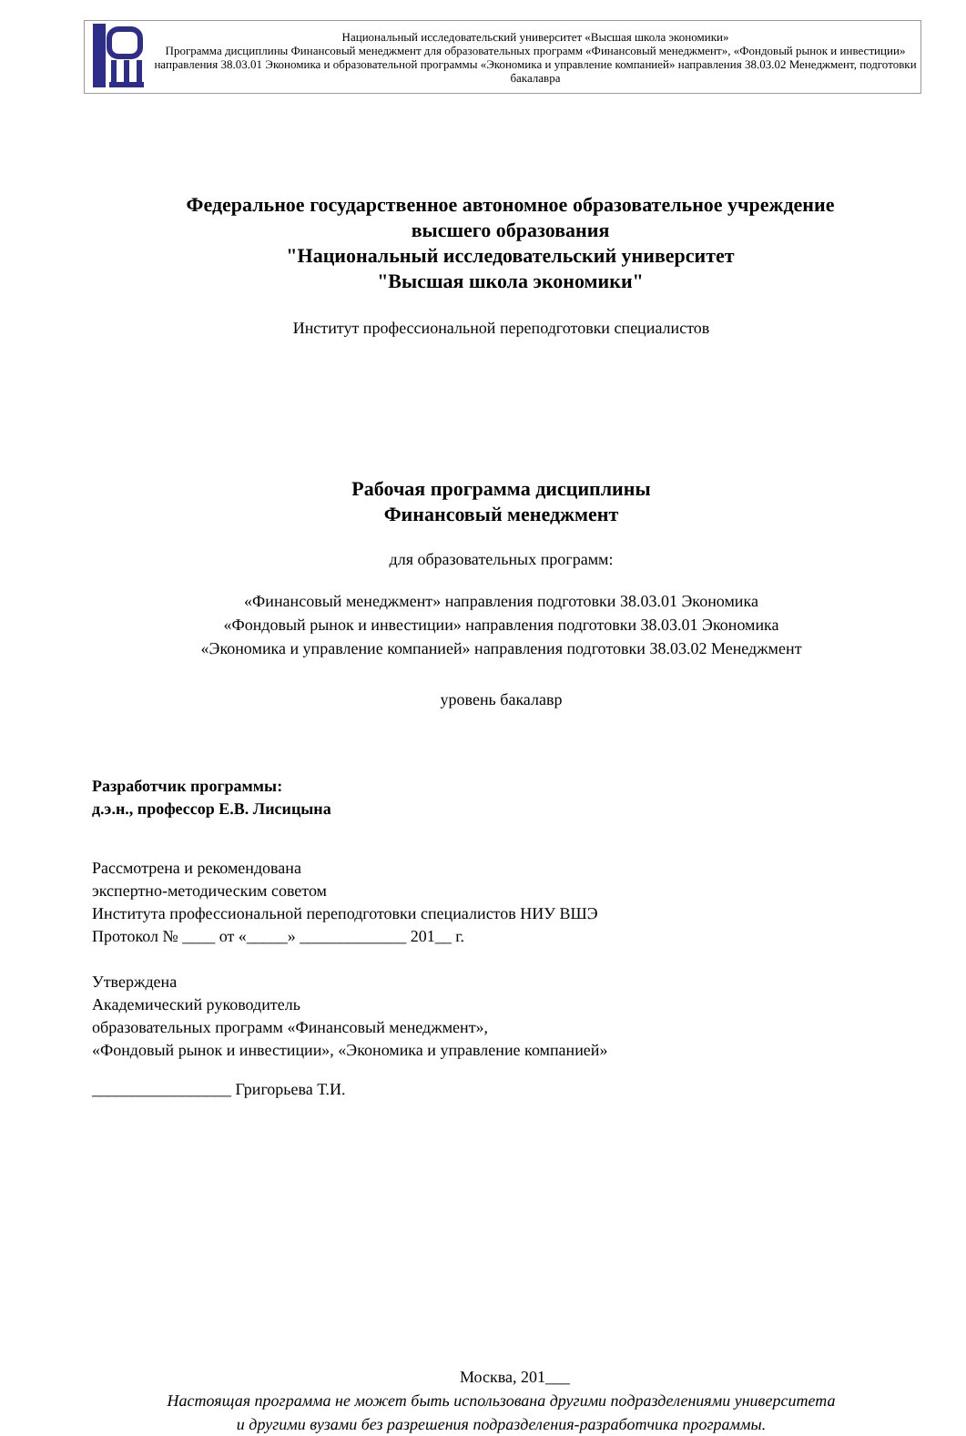| | Национальный исследовательский университет «Высшая школа экономики» Программа дисциплины Финансовый менеджмент для образовательных программ «Финансовый менеджмент», «Фондовый рынок и инвестиции» направления 38.03.01 Экономика и образовательной программы «Экономика и управление компанией» направления 38.03.02 Менеджмент, подготовки бакалавра |
Федеральное государственное автономное образовательное учреждение
высшего образования
"Национальный исследовательский университет
"Высшая школа экономики"
Институт профессиональной переподготовки специалистов
Рабочая программа дисциплины
Финансовый менеджмент
для образовательных программ:
«Финансовый менеджмент» направления подготовки 38.03.01 Экономика
«Фондовый рынок и инвестиции» направления подготовки 38.03.01 Экономика
«Экономика и управление компанией» направления подготовки 38.03.02 Менеджмент
уровень бакалавр
Разработчик программы:
д.э.н., профессор Е.В. Лисицына
Рассмотрена и рекомендована
экспертно-методическим советом
Института профессиональной переподготовки специалистов НИУ ВШЭ
Протокол № ____ от «_____» _____________ 201__ г.
Утверждена
Академический руководитель
образовательных программ «Финансовый менеджмент»,
«Фондовый рынок и инвестиции», «Экономика и управление компанией»
_________________ Григорьева Т.И.
Москва, 201___
Настоящая программа не может быть использована другими подразделениями университета
и другими вузами без разрешения подразделения-разработчика программы.